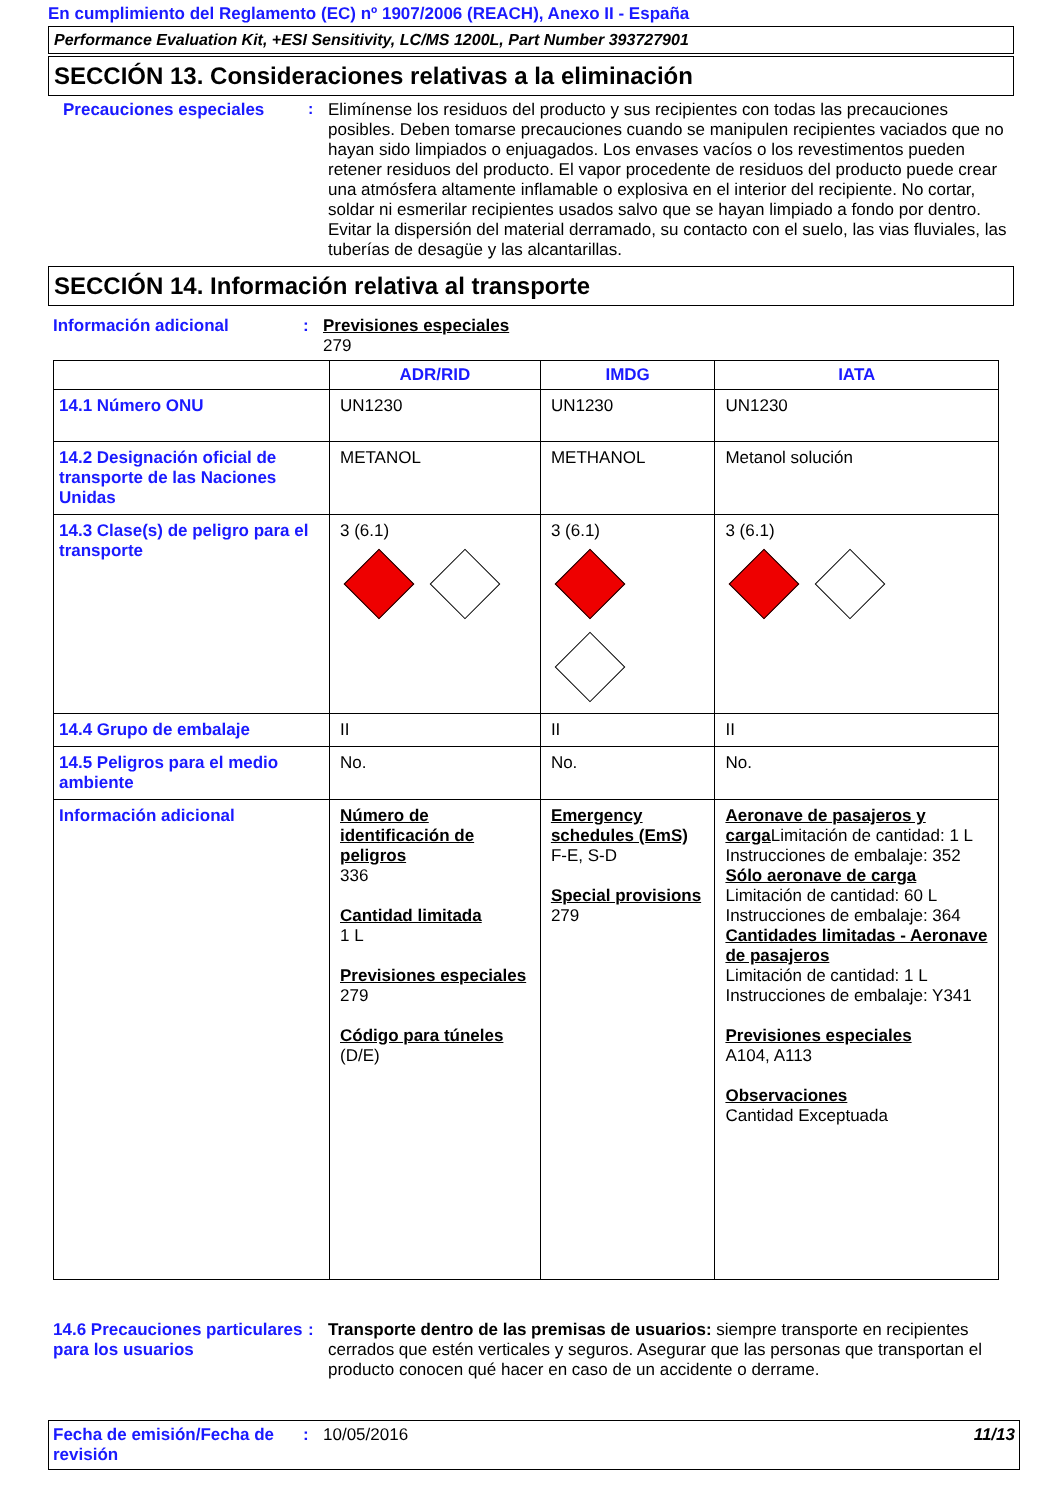En cumplimiento del Reglamento (EC) nº 1907/2006 (REACH), Anexo II - España
Performance Evaluation Kit, +ESI Sensitivity, LC/MS 1200L, Part Number 393727901
SECCIÓN 13. Consideraciones relativas a la eliminación
Precauciones especiales :
Elimínense los residuos del producto y sus recipientes con todas las precauciones posibles. Deben tomarse precauciones cuando se manipulen recipientes vaciados que no hayan sido limpiados o enjuagados. Los envases vacíos o los revestimentos pueden retener residuos del producto. El vapor procedente de residuos del producto puede crear una atmósfera altamente inflamable o explosiva en el interior del recipiente. No cortar, soldar ni esmerilar recipientes usados salvo que se hayan limpiado a fondo por dentro. Evitar la dispersión del material derramado, su contacto con el suelo, las vias fluviales, las tuberías de desagüe y las alcantarillas.
SECCIÓN 14. Información relativa al transporte
Información adicional :
Previsiones especiales
279
| | ADR/RID | IMDG | IATA |
| --- | --- | --- | --- |
| 14.1 Número ONU | UN1230 | UN1230 | UN1230 |
| 14.2 Designación oficial de transporte de las Naciones Unidas | METANOL | METHANOL | Metanol solución |
| 14.3 Clase(s) de peligro para el transporte | 3 (6.1) | 3 (6.1) | 3 (6.1) |
| 14.4 Grupo de embalaje | II | II | II |
| 14.5 Peligros para el medio ambiente | No. | No. | No. |
| Información adicional | Número de identificación de peligros 336 Cantidad limitada 1 L Previsiones especiales 279 Código para túneles (D/E) | Emergency schedules (EmS) F-E, S-D Special provisions 279 | Aeronave de pasajeros y carga Limitación de cantidad: 1 L Instrucciones de embalaje: 352 Sólo aeronave de carga Limitación de cantidad: 60 L Instrucciones de embalaje: 364 Cantidades limitadas - Aeronave de pasajeros Limitación de cantidad: 1 L Instrucciones de embalaje: Y341 Previsiones especiales A104, A113 Observaciones Cantidad Exceptuada |
14.6 Precauciones particulares para los usuarios
:
Transporte dentro de las premisas de usuarios: siempre transporte en recipientes cerrados que estén verticales y seguros. Asegurar que las personas que transportan el producto conocen qué hacer en caso de un accidente o derrame.
Fecha de emisión/Fecha de revisión
: 10/05/2016 11/13